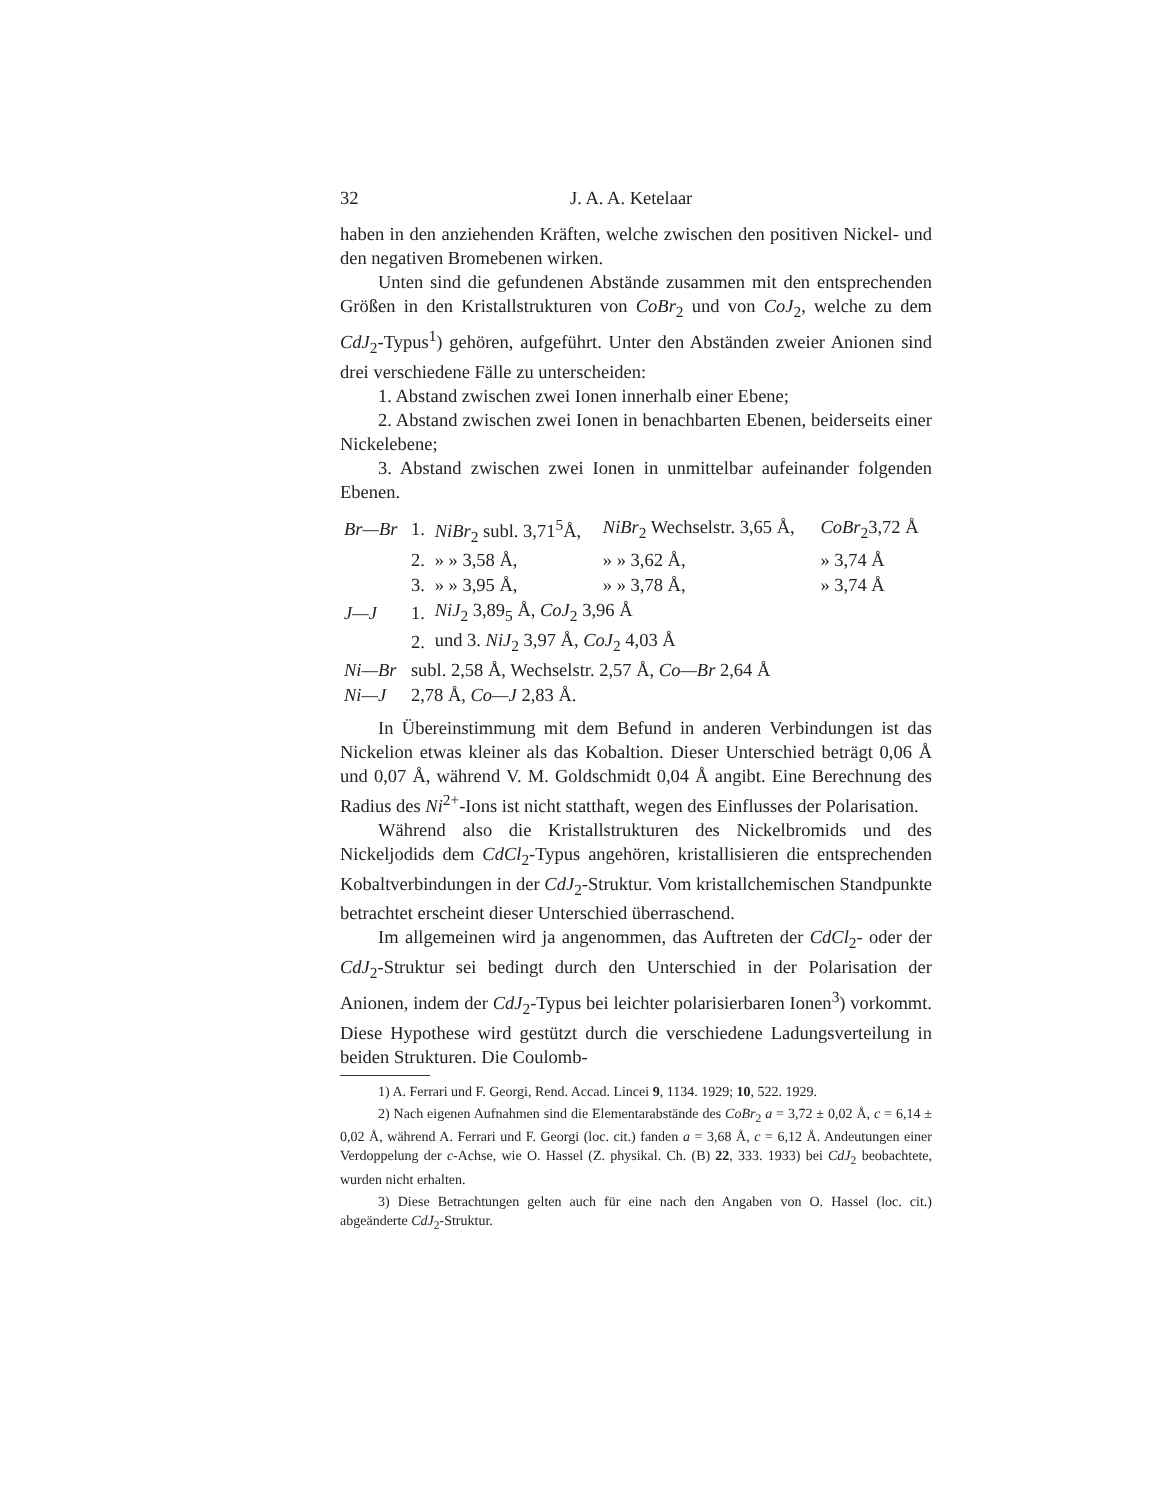32 J. A. A. Ketelaar
haben in den anziehenden Kräften, welche zwischen den positiven Nickel- und den negativen Bromebenen wirken.
Unten sind die gefundenen Abstände zusammen mit den entsprechenden Größen in den Kristallstrukturen von CoBr<sub>2</sub> und von CoJ<sub>2</sub>, welche zu dem CdJ<sub>2</sub>-Typus<sup>1</sup>) gehören, aufgeführt. Unter den Abständen zweier Anionen sind drei verschiedene Fälle zu unterscheiden:
1. Abstand zwischen zwei Ionen innerhalb einer Ebene;
2. Abstand zwischen zwei Ionen in benachbarten Ebenen, beiderseits einer Nickelebene;
3. Abstand zwischen zwei Ionen in unmittelbar aufeinander folgenden Ebenen.
| Br—Br | 1. | NiBr<sub>2</sub> subl. 3,71<sup>5</sup>Å, | NiBr<sub>2</sub> Wechselstr. 3,65 Å, | CoBr<sub>2</sub>3,72 Å |
| | 2. | » » 3,58 Å, | » » 3,62 Å, | » 3,74 Å |
| | 3. | » » 3,95 Å, | » » 3,78 Å, | » 3,74 Å |
| J—J | 1. | NiJ<sub>2</sub> 3,89<sub>5</sub> Å, CoJ<sub>2</sub> 3,96 Å | | |
| | 2. | und 3. NiJ<sub>2</sub> 3,97 Å, CoJ<sub>2</sub> 4,03 Å | | |
| Ni—Br | subl. 2,58 Å, Wechselstr. 2,57 Å, Co—Br 2,64 Å | | | |
| Ni—J | 2,78 Å, Co—J 2,83 Å. | | | |
In Übereinstimmung mit dem Befund in anderen Verbindungen ist das Nickelion etwas kleiner als das Kobaltion. Dieser Unterschied beträgt 0,06 Å und 0,07 Å, während V. M. Goldschmidt 0,04 Å angibt. Eine Berechnung des Radius des Ni<sup>2+</sup>-Ions ist nicht statthaft, wegen des Einflusses der Polarisation.
Während also die Kristallstrukturen des Nickelbromids und des Nickeljodids dem CdCl<sub>2</sub>-Typus angehören, kristallisieren die entsprechenden Kobaltverbindungen in der CdJ<sub>2</sub>-Struktur. Vom kristallchemischen Standpunkte betrachtet erscheint dieser Unterschied überraschend.
Im allgemeinen wird ja angenommen, das Auftreten der CdCl<sub>2</sub>- oder der CdJ<sub>2</sub>-Struktur sei bedingt durch den Unterschied in der Polarisation der Anionen, indem der CdJ<sub>2</sub>-Typus bei leichter polarisierbaren Ionen<sup>3</sup>) vorkommt. Diese Hypothese wird gestützt durch die verschiedene Ladungsverteilung in beiden Strukturen. Die Coulomb-
1) A. Ferrari und F. Georgi, Rend. Accad. Lincei 9, 1134. 1929; 10, 522. 1929.
2) Nach eigenen Aufnahmen sind die Elementarabstände des CoBr<sub>2</sub> a = 3,72 ± 0,02 Å, c = 6,14 ± 0,02 Å, während A. Ferrari und F. Georgi (loc. cit.) fanden a = 3,68 Å, c = 6,12 Å. Andeutungen einer Verdoppelung der c-Achse, wie O. Hassel (Z. physikal. Ch. (B) 22, 333. 1933) bei CdJ<sub>2</sub> beobachtete, wurden nicht erhalten.
3) Diese Betrachtungen gelten auch für eine nach den Angaben von O. Hassel (loc. cit.) abgeänderte CdJ<sub>2</sub>-Struktur.